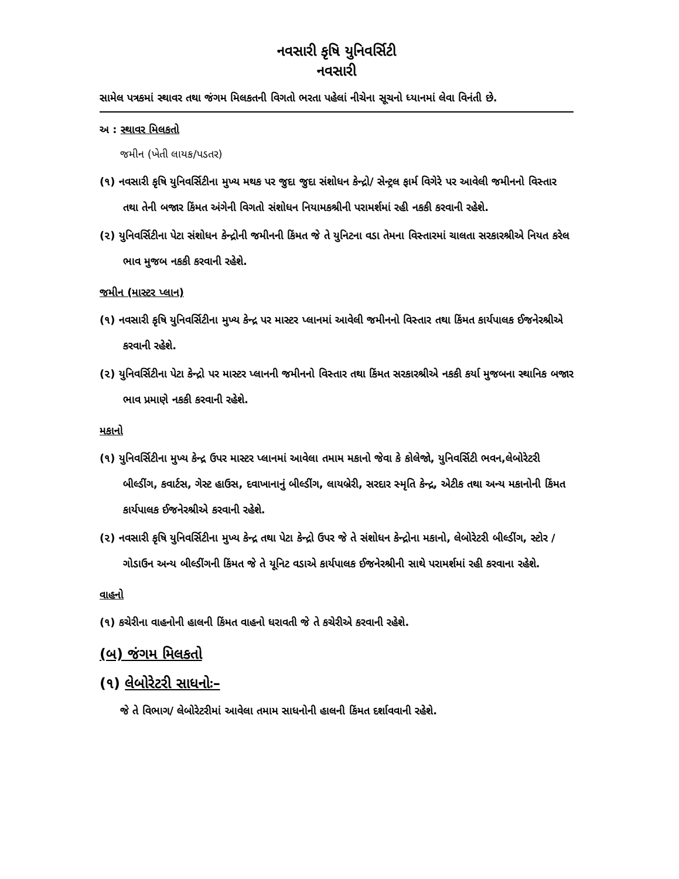નવસારી કૃષિ યુનિવર્સિટી
નવસારી
સામેલ પત્રકમાં સ્થાવર તથા જંગમ મિલકતની વિગતો ભરતા પહેલાં નીચેના સૂચનો ધ્યાનમાં લેવા વિનંતી છે.
અ : સ્થાવર મિલકતો
જમીન (ખેતી લાયક/પડતર)
(૧) નવસારી કૃષિ યુનિવર્સિટીના મુખ્ય મથક પર જુદા જુદા સંશોધન કેન્દ્રો/ સેન્ટ્રલ ફાર્મ વિગેરે પર આવેલી જમીનનો વિસ્તાર તથા તેની બજાર કિંમત અંગેની વિગતો સંશોધન નિયામકશ્રીની પરામર્શમાં રહી નકકી કરવાની રહેશે.
(૨) યુનિવર્સિટીના પેટા સંશોધન કેન્દ્રોની જમીનની કિંમત જે તે યુનિટના વડા તેમના વિસ્તારમાં ચાલતા સરકારશ્રીએ નિયત કરેલ ભાવ મુજબ નકકી કરવાની રહેશે.
જમીન (માસ્ટર પ્લાન)
(૧) નવસારી કૃષિ યુનિવર્સિટીના મુખ્ય કેન્દ્ર પર માસ્ટર પ્લાનમાં આવેલી જમીનનો વિસ્તાર તથા કિંમત કાર્યપાલક ઈજનેરશ્રીએ કરવાની રહેશે.
(૨) યુનિવર્સિટીના પેટા કેન્દ્રો પર માસ્ટર પ્લાનની જમીનનો વિસ્તાર તથા કિંમત સરકારશ્રીએ નકકી કર્યા મુજબના સ્થાનિક બજાર ભાવ પ્રમાણે નકકી કરવાની રહેશે.
મકાનો
(૧) યુનિવર્સિટીના મુખ્ય કેન્દ્ર ઉપર માસ્ટર પ્લાનમાં આવેલા તમામ મકાનો જેવા કે કોલેજો, યુનિવર્સિટી ભવન,લેબોરેટરી બીલ્ડીંગ, કવાર્ટસ, ગેસ્ટ હાઉસ, દવાખાનાનું બીલ્ડીંગ, લાયબ્રેરી, સરદાર સ્મૃતિ કેન્દ્ર, એટીક તથા અન્ય મકાનોની કિંમત કાર્યપાલક ઈજનેરશ્રીએ કરવાની રહેશે.
(૨) નવસારી કૃષિ યુનિવર્સિટીના મુખ્ય કેન્દ્ર તથા પેટા કેન્દ્રો ઉપર જે તે સંશોધન કેન્દ્રોના મકાનો, લેબોરેટરી બીલ્ડીંગ, સ્ટોર / ગોડાઉન અન્ય બીલ્ડીંગની કિંમત જે તે યૂનિટ વડાએ કાર્યપાલક ઈજનેરશ્રીની સાથે પરામર્શમાં રહી કરવાના રહેશે.
વાહનો
(૧) કચેરીના વાહનોની હાલની કિંમત વાહનો ધરાવતી જે તે કચેરીએ કરવાની રહેશે.
(બ) જંગમ મિલકતો
(૧) લેબોરેટરી સાધનોઃ–
જે તે વિભાગ/ લેબોરેટરીમાં આવેલા તમામ સાધનોની હાલની કિંમત દર્શાવવાની રહેશે.